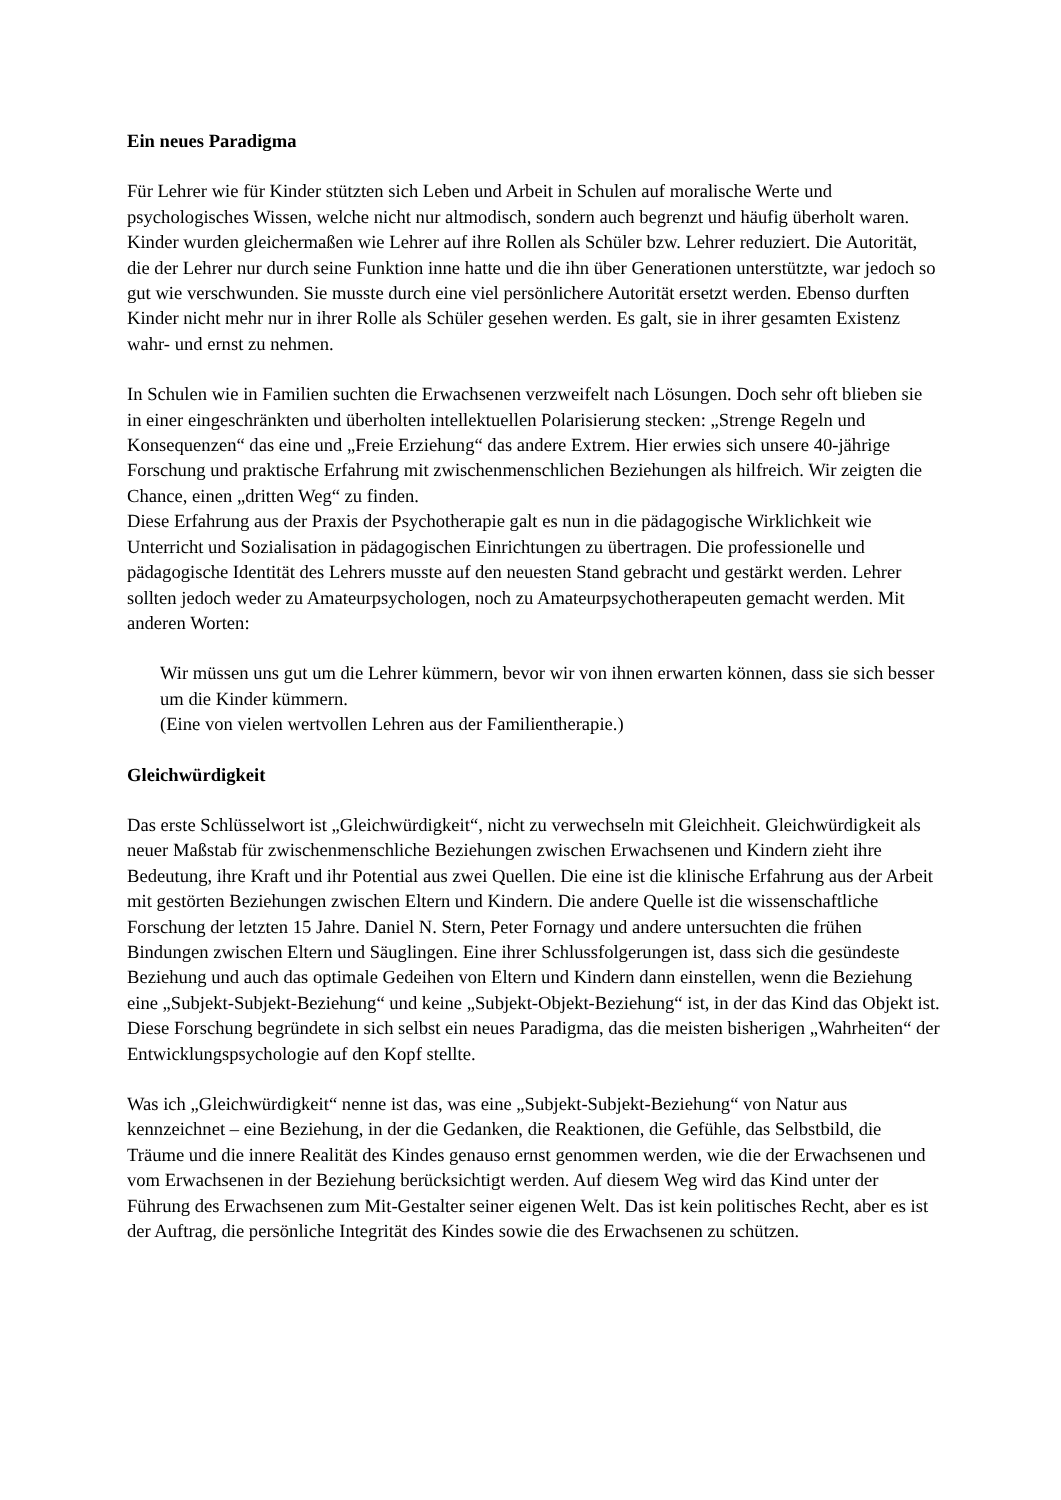Ein neues Paradigma
Für Lehrer wie für Kinder stützten sich Leben und Arbeit in Schulen auf moralische Werte und psychologisches Wissen, welche nicht nur altmodisch, sondern auch begrenzt und häufig überholt waren. Kinder wurden gleichermaßen wie Lehrer auf ihre Rollen als Schüler bzw. Lehrer reduziert. Die Autorität, die der Lehrer nur durch seine Funktion inne hatte und die ihn über Generationen unterstützte, war jedoch so gut wie verschwunden. Sie musste durch eine viel persönlichere Autorität ersetzt werden. Ebenso durften Kinder nicht mehr nur in ihrer Rolle als Schüler gesehen werden. Es galt, sie in ihrer gesamten Existenz wahr- und ernst zu nehmen.
In Schulen wie in Familien suchten die Erwachsenen verzweifelt nach Lösungen. Doch sehr oft blieben sie in einer eingeschränkten und überholten intellektuellen Polarisierung stecken: „Strenge Regeln und Konsequenzen“ das eine und „Freie Erziehung“ das andere Extrem. Hier erwies sich unsere 40-jährige Forschung und praktische Erfahrung mit zwischenmenschlichen Beziehungen als hilfreich. Wir zeigten die Chance, einen „dritten Weg“ zu finden.
Diese Erfahrung aus der Praxis der Psychotherapie galt es nun in die pädagogische Wirklichkeit wie Unterricht und Sozialisation in pädagogischen Einrichtungen zu übertragen. Die professionelle und pädagogische Identität des Lehrers musste auf den neuesten Stand gebracht und gestärkt werden. Lehrer sollten jedoch weder zu Amateurpsychologen, noch zu Amateurpsychotherapeuten gemacht werden. Mit anderen Worten:
Wir müssen uns gut um die Lehrer kümmern, bevor wir von ihnen erwarten können, dass sie sich besser um die Kinder kümmern.
(Eine von vielen wertvollen Lehren aus der Familientherapie.)
Gleichwürdigkeit
Das erste Schlüsselwort ist „Gleichwürdigkeit“, nicht zu verwechseln mit Gleichheit. Gleichwürdigkeit als neuer Maßstab für zwischenmenschliche Beziehungen zwischen Erwachsenen und Kindern zieht ihre Bedeutung, ihre Kraft und ihr Potential aus zwei Quellen. Die eine ist die klinische Erfahrung aus der Arbeit mit gestörten Beziehungen zwischen Eltern und Kindern. Die andere Quelle ist die wissenschaftliche Forschung der letzten 15 Jahre. Daniel N. Stern, Peter Fornagy und andere untersuchten die frühen Bindungen zwischen Eltern und Säuglingen. Eine ihrer Schlussfolgerungen ist, dass sich die gesündeste Beziehung und auch das optimale Gedeihen von Eltern und Kindern dann einstellen, wenn die Beziehung eine „Subjekt-Subjekt-Beziehung“ und keine „Subjekt-Objekt-Beziehung“ ist, in der das Kind das Objekt ist. Diese Forschung begründete in sich selbst ein neues Paradigma, das die meisten bisherigen „Wahrheiten“ der Entwicklungspsychologie auf den Kopf stellte.
Was ich „Gleichwürdigkeit“ nenne ist das, was eine „Subjekt-Subjekt-Beziehung“ von Natur aus kennzeichnet – eine Beziehung, in der die Gedanken, die Reaktionen, die Gefühle, das Selbstbild, die Träume und die innere Realität des Kindes genauso ernst genommen werden, wie die der Erwachsenen und vom Erwachsenen in der Beziehung berücksichtigt werden. Auf diesem Weg wird das Kind unter der Führung des Erwachsenen zum Mit-Gestalter seiner eigenen Welt. Das ist kein politisches Recht, aber es ist der Auftrag, die persönliche Integrität des Kindes sowie die des Erwachsenen zu schützen.